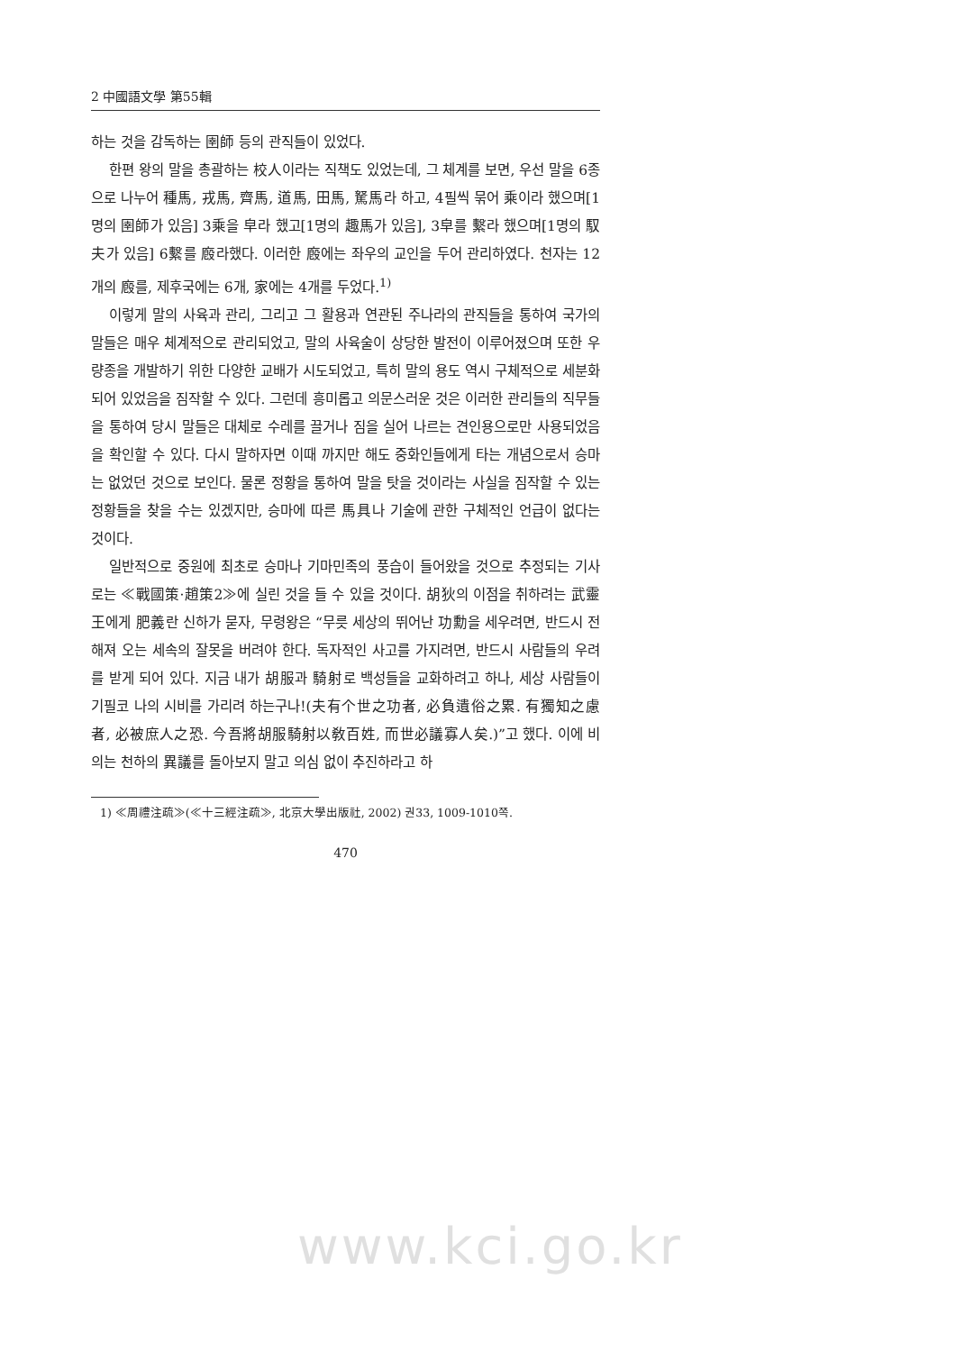2 中國語文學 第55輯
하는 것을 감독하는 圉師 등의 관직들이 있었다.
한편 왕의 말을 총괄하는 校人이라는 직책도 있었는데, 그 체계를 보면, 우선 말을 6종으로 나누어 種馬, 戎馬, 齊馬, 道馬, 田馬, 駑馬라 하고, 4필씩 묶어 乘이라 했으며[1명의 圉師가 있음] 3乘을 皁라 했고[1명의 趣馬가 있음], 3皁를 繫라 했으며[1명의 馭夫가 있음] 6繫를 廏라했다. 이러한 廏에는 좌우의 교인을 두어 관리하였다. 천자는 12개의 廏를, 제후국에는 6개, 家에는 4개를 두었다.<sup>1)</sup>
이렇게 말의 사육과 관리, 그리고 그 활용과 연관된 주나라의 관직들을 통하여 국가의 말들은 매우 체계적으로 관리되었고, 말의 사육술이 상당한 발전이 이루어졌으며 또한 우량종을 개발하기 위한 다양한 교배가 시도되었고, 특히 말의 용도 역시 구체적으로 세분화되어 있었음을 짐작할 수 있다. 그런데 흥미롭고 의문스러운 것은 이러한 관리들의 직무들을 통하여 당시 말들은 대체로 수레를 끌거나 짐을 실어 나르는 견인용으로만 사용되었음을 확인할 수 있다. 다시 말하자면 이때 까지만 해도 중화인들에게 타는 개념으로서 승마는 없었던 것으로 보인다. 물론 정황을 통하여 말을 탓을 것이라는 사실을 짐작할 수 있는 정황들을 찾을 수는 있겠지만, 승마에 따른 馬具나 기술에 관한 구체적인 언급이 없다는 것이다.
일반적으로 중원에 최초로 승마나 기마민족의 풍습이 들어왔을 것으로 추정되는 기사로는 ≪戰國策·趙策2≫에 실린 것을 들 수 있을 것이다. 胡狄의 이점을 취하려는 武靈王에게 肥義란 신하가 묻자, 무령왕은 “무릇 세상의 뛰어난 功勳을 세우려면, 반드시 전해져 오는 세속의 잘못을 버려야 한다. 독자적인 사고를 가지려면, 반드시 사람들의 우려를 받게 되어 있다. 지금 내가 胡服과 騎射로 백성들을 교화하려고 하나, 세상 사람들이 기필코 나의 시비를 가리려 하는구나!(夫有个世之功者, 必負遺俗之累. 有獨知之慮者, 必被庶人之恐. 今吾將胡服騎射以敎百姓, 而世必議寡人矣.)”고 했다. 이에 비의는 천하의 異議를 돌아보지 말고 의심 없이 추진하라고 하
1) ≪周禮注疏≫(≪十三經注疏≫, 北京大學出版社, 2002) 권33, 1009-1010쪽.
470
www.kci.go.kr